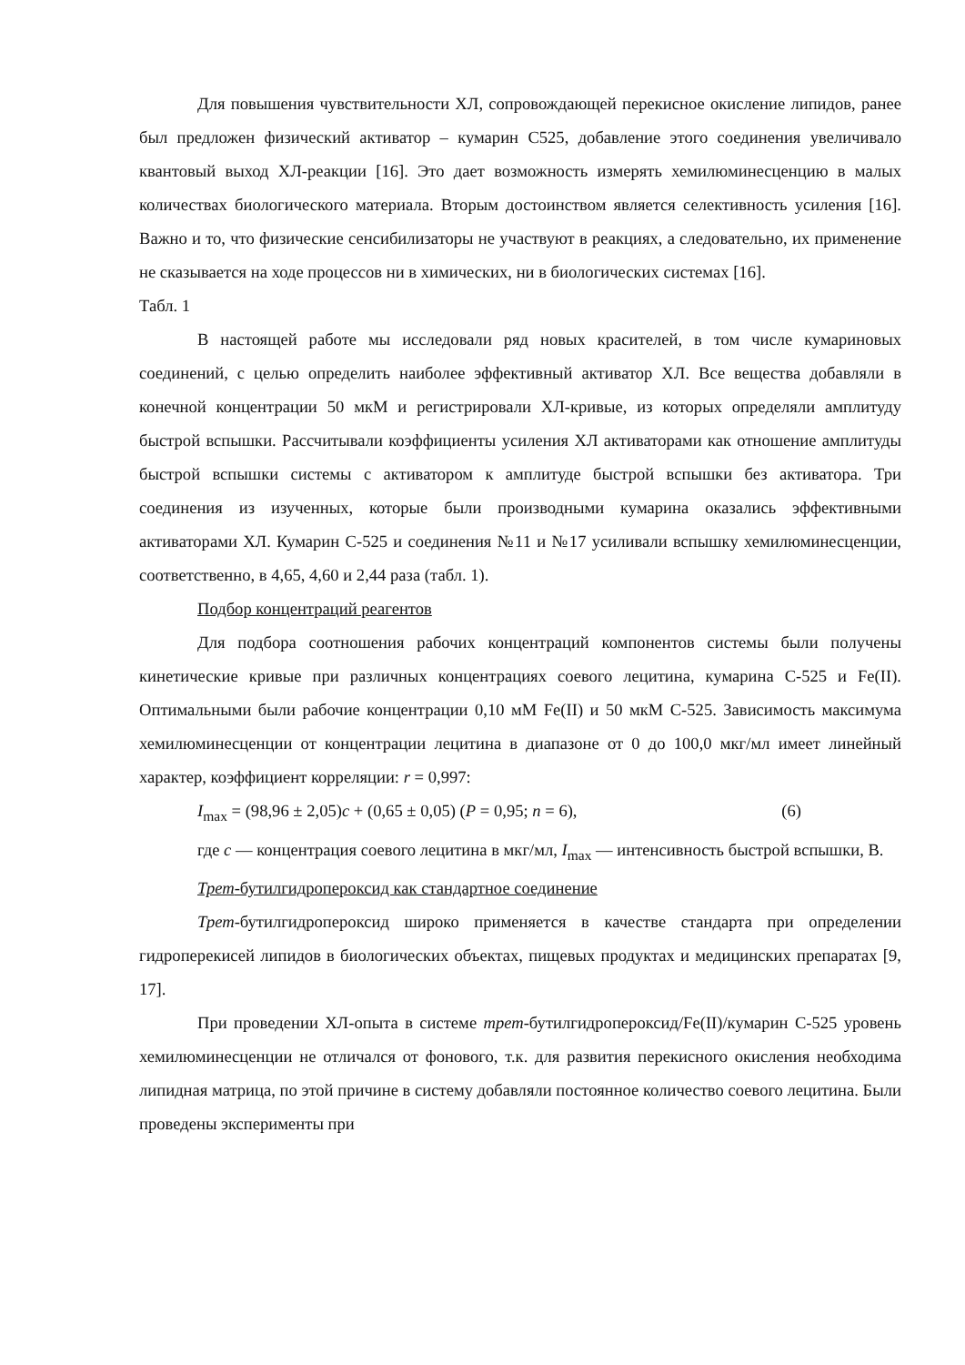Для повышения чувствительности ХЛ, сопровождающей перекисное окисление липидов, ранее был предложен физический активатор – кумарин С525, добавление этого соединения увеличивало квантовый выход ХЛ-реакции [16]. Это дает возможность измерять хемилюминесценцию в малых количествах биологического материала. Вторым достоинством является селективность усиления [16]. Важно и то, что физические сенсибилизаторы не участвуют в реакциях, а следовательно, их применение не сказывается на ходе процессов ни в химических, ни в биологических системах [16].
Табл. 1
В настоящей работе мы исследовали ряд новых красителей, в том числе кумариновых соединений, с целью определить наиболее эффективный активатор ХЛ. Все вещества добавляли в конечной концентрации 50 мкМ и регистрировали ХЛ-кривые, из которых определяли амплитуду быстрой вспышки. Рассчитывали коэффициенты усиления ХЛ активаторами как отношение амплитуды быстрой вспышки системы с активатором к амплитуде быстрой вспышки без активатора. Три соединения из изученных, которые были производными кумарина оказались эффективными активаторами ХЛ. Кумарин С-525 и соединения №11 и №17 усиливали вспышку хемилюминесценции, соответственно, в 4,65, 4,60 и 2,44 раза (табл. 1).
Подбор концентраций реагентов
Для подбора соотношения рабочих концентраций компонентов системы были получены кинетические кривые при различных концентрациях соевого лецитина, кумарина С-525 и Fe(II). Оптимальными были рабочие концентрации 0,10 мМ Fe(II) и 50 мкМ С-525. Зависимость максимума хемилюминесценции от концентрации лецитина в диапазоне от 0 до 100,0 мкг/мл имеет линейный характер, коэффициент корреляции: r = 0,997:
I<sub>max</sub> = (98,96 ± 2,05)c + (0,65 ± 0,05) (P = 0,95; n = 6), (6)
где c — концентрация соевого лецитина в мкг/мл, I<sub>max</sub> — интенсивность быстрой вспышки, В.
Трет-бутилгидропероксид как стандартное соединение
Трет-бутилгидропероксид широко применяется в качестве стандарта при определении гидроперекисей липидов в биологических объектах, пищевых продуктах и медицинских препаратах [9, 17].
При проведении ХЛ-опыта в системе трет-бутилгидропероксид/Fe(II)/кумарин С-525 уровень хемилюминесценции не отличался от фонового, т.к. для развития перекисного окисления необходима липидная матрица, по этой причине в систему добавляли постоянное количество соевого лецитина. Были проведены эксперименты при